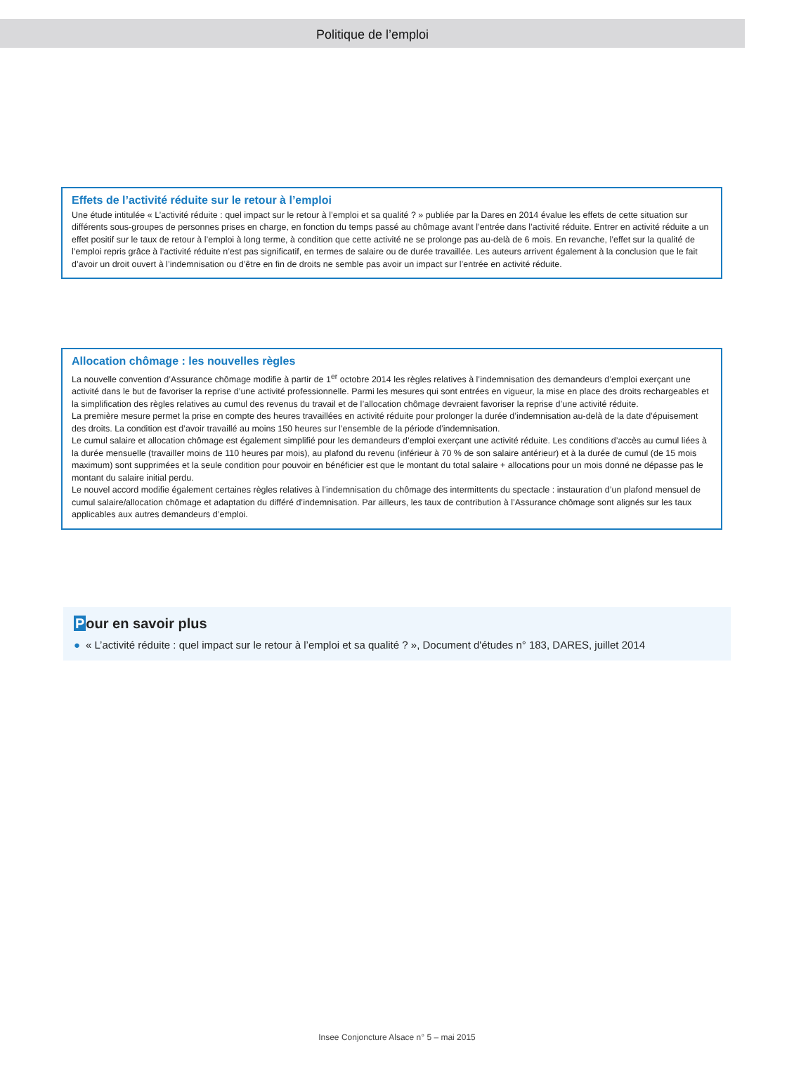Politique de l’emploi
Effets de l’activité réduite sur le retour à l’emploi
Une étude intitulée « L’activité réduite : quel impact sur le retour à l’emploi et sa qualité ? » publiée par la Dares en 2014 évalue les effets de cette situation sur différents sous-groupes de personnes prises en charge, en fonction du temps passé au chômage avant l’entrée dans l’activité réduite. Entrer en activité réduite a un effet positif sur le taux de retour à l’emploi à long terme, à condition que cette activité ne se prolonge pas au-delà de 6 mois. En revanche, l’effet sur la qualité de l’emploi repris grâce à l’activité réduite n’est pas significatif, en termes de salaire ou de durée travaillée. Les auteurs arrivent également à la conclusion que le fait d’avoir un droit ouvert à l’indemnisation ou d’être en fin de droits ne semble pas avoir un impact sur l’entrée en activité réduite.
Allocation chômage : les nouvelles règles
La nouvelle convention d’Assurance chômage modifie à partir de 1<sup>er</sup> octobre 2014 les règles relatives à l’indemnisation des demandeurs d’emploi exerçant une activité dans le but de favoriser la reprise d’une activité professionnelle. Parmi les mesures qui sont entrées en vigueur, la mise en place des droits rechargeables et la simplification des règles relatives au cumul des revenus du travail et de l’allocation chômage devraient favoriser la reprise d’une activité réduite.
La première mesure permet la prise en compte des heures travaillées en activité réduite pour prolonger la durée d’indemnisation au-delà de la date d’épuisement des droits. La condition est d’avoir travaillé au moins 150 heures sur l’ensemble de la période d’indemnisation.
Le cumul salaire et allocation chômage est également simplifié pour les demandeurs d’emploi exerçant une activité réduite. Les conditions d’accès au cumul liées à la durée mensuelle (travailler moins de 110 heures par mois), au plafond du revenu (inférieur à 70 % de son salaire antérieur) et à la durée de cumul (de 15 mois maximum) sont supprimées et la seule condition pour pouvoir en bénéficier est que le montant du total salaire + allocations pour un mois donné ne dépasse pas le montant du salaire initial perdu.
Le nouvel accord modifie également certaines règles relatives à l’indemnisation du chômage des intermittents du spectacle : instauration d’un plafond mensuel de cumul salaire/allocation chômage et adaptation du différé d’indemnisation. Par ailleurs, les taux de contribution à l’Assurance chômage sont alignés sur les taux applicables aux autres demandeurs d’emploi.
Pour en savoir plus
● « L’activité réduite : quel impact sur le retour à l’emploi et sa qualité ? », Document d'études n° 183, DARES, juillet 2014
Insee Conjoncture Alsace n° 5 – mai 2015